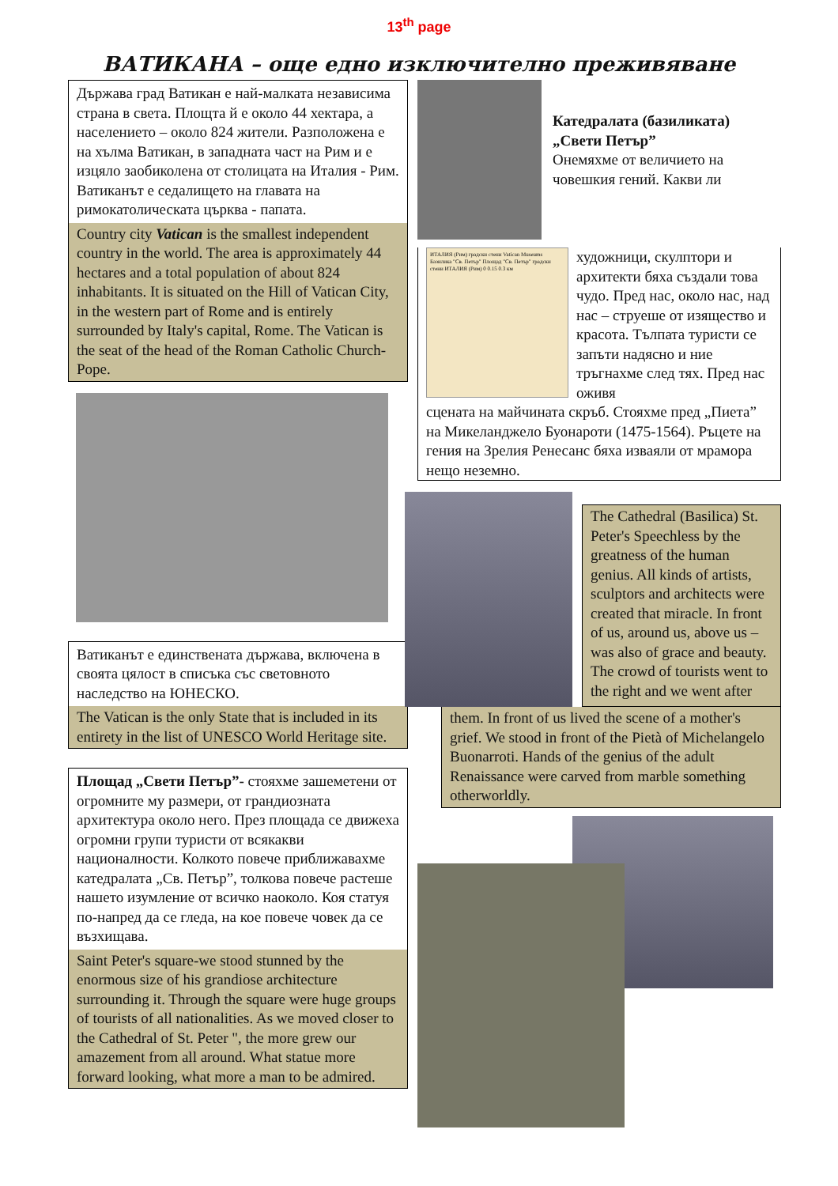13<sup>th</sup> page
ВАТИКАНА – още едно изключително преживяване
Държава град Ватикан е най-малката независима страна в света. Площта й е около 44 хектара, а населението – около 824 жители. Разположена е на хълма Ватикан, в западната част на Рим и е изцяло заобиколена от столицата на Италия - Рим. Ватиканът е седалището на главата на римокатолическата църква - папата.
Country city Vatican is the smallest independent country in the world. The area is approximately 44 hectares and a total population of about 824 inhabitants. It is situated on the Hill of Vatican City, in the western part of Rome and is entirely surrounded by Italy's capital, Rome. The Vatican is the seat of the head of the Roman Catholic Church-Pope.
Ватиканът е единствената държава, включена в своята цялост в списъка със световното наследство на ЮНЕСКО.
The Vatican is the only State that is included in its entirety in the list of UNESCO World Heritage site.
Площад „Свети Петър”- стояхме зашеметени от огромните му размери, от грандиозната архитектура около него. През площада се движеха огромни групи туристи от всякакви националности. Колкото повече приближавахме катедралата „Св. Петър”, толкова повече растеше нашето изумление от всичко наоколо. Коя статуя по-напред да се гледа, на кое повече човек да се възхищава.
Saint Peter's square-we stood stunned by the enormous size of his grandiose architecture surrounding it. Through the square were huge groups of tourists of all nationalities. As we moved closer to the Cathedral of St. Peter ", the more grew our amazement from all around. What statue more forward looking, what more a man to be admired.
Катедралата (базиликата) „Свети Петър”
Онемяхме от величието на човешкия гений. Какви ли
ИТАЛИЯ (Рим) градски стени Vatican Museums Базилика "Св. Петър" Площад "Св. Петър" градски стени ИТАЛИЯ (Рим) 0 0.15 0.3 км
художници, скулптори и архитекти бяха създали това чудо. Пред нас, около нас, над нас – струеше от изящество и красота. Тълпата туристи се запъти надясно и ние тръгнахме след тях. Пред нас оживя
сцената на майчината скръб. Стояхме пред „Пиета” на Микеланджело Буонароти (1475-1564). Ръцете на гения на Зрелия Ренесанс бяха изваяли от мрамора нещо неземно.
The Cathedral (Basilica) St. Peter's Speechless by the greatness of the human genius. All kinds of artists, sculptors and architects were created that miracle. In front of us, around us, above us – was also of grace and beauty. The crowd of tourists went to the right and we went after
them. In front of us lived the scene of a mother's grief. We stood in front of the Pietà of Michelangelo Buonarroti. Hands of the genius of the adult Renaissance were carved from marble something otherworldly.